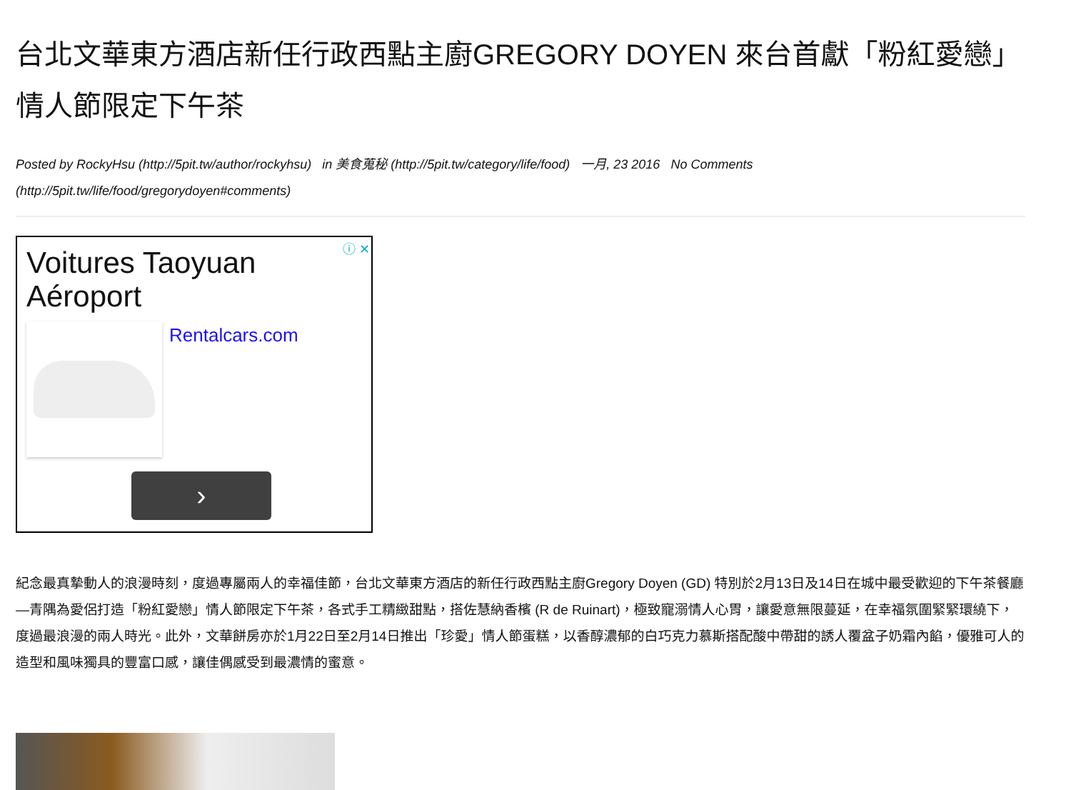台北文華東方酒店新任行政西點主廚GREGORY DOYEN 來台首獻「粉紅愛戀」情人節限定下午茶
Posted by RockyHsu (http://5pit.tw/author/rockyhsu) in 美食蒐秘 (http://5pit.tw/category/life/food) 一月, 23 2016 No Comments (http://5pit.tw/life/food/gregorydoyen#comments)
ⓘ ✕
Voitures Taoyuan Aéroport
Rentalcars.com
›
紀念最真摯動人的浪漫時刻，度過專屬兩人的幸福佳節，台北文華東方酒店的新任行政西點主廚Gregory Doyen (GD) 特別於2月13日及14日在城中最受歡迎的下午茶餐廳—青隅為愛侶打造「粉紅愛戀」情人節限定下午茶，各式手工精緻甜點，搭佐慧納香檳 (R de Ruinart)，極致寵溺情人心胃，讓愛意無限蔓延，在幸福氛圍緊緊環繞下，度過最浪漫的兩人時光。此外，文華餅房亦於1月22日至2月14日推出「珍愛」情人節蛋糕，以香醇濃郁的白巧克力慕斯搭配酸中帶甜的誘人覆盆子奶霜內餡，優雅可人的造型和風味獨具的豐富口感，讓佳偶感受到最濃情的蜜意。